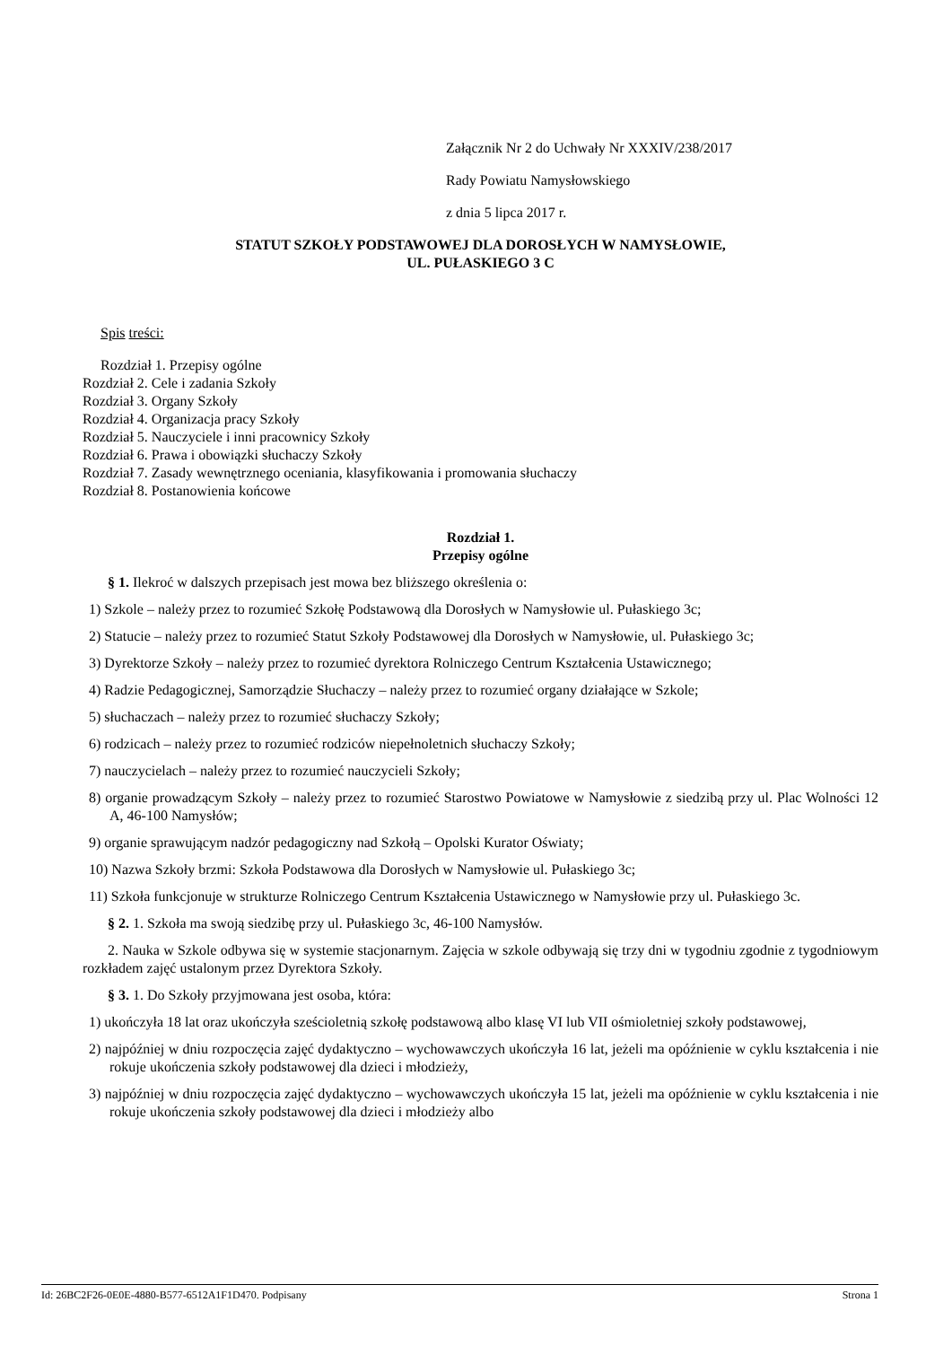Załącznik Nr 2 do Uchwały Nr XXXIV/238/2017
Rady Powiatu Namysłowskiego
z dnia 5 lipca 2017 r.
STATUT SZKOŁY PODSTAWOWEJ DLA DOROSŁYCH W NAMYSŁOWIE,
UL. PUŁASKIEGO 3 C
Spis treści:
Rozdział 1. Przepisy ogólne
Rozdział 2. Cele i zadania Szkoły
Rozdział 3. Organy Szkoły
Rozdział 4. Organizacja pracy Szkoły
Rozdział 5. Nauczyciele i inni pracownicy Szkoły
Rozdział 6. Prawa i obowiązki słuchaczy Szkoły
Rozdział 7. Zasady wewnętrznego oceniania, klasyfikowania i promowania słuchaczy
Rozdział 8. Postanowienia końcowe
Rozdział 1.
Przepisy ogólne
§ 1. Ilekroć w dalszych przepisach jest mowa bez bliższego określenia o:
1) Szkole – należy przez to rozumieć Szkołę Podstawową dla Dorosłych w Namysłowie ul. Pułaskiego 3c;
2) Statucie – należy przez to rozumieć Statut Szkoły Podstawowej dla Dorosłych w Namysłowie, ul. Pułaskiego 3c;
3) Dyrektorze Szkoły – należy przez to rozumieć dyrektora Rolniczego Centrum Kształcenia Ustawicznego;
4) Radzie Pedagogicznej, Samorządzie Słuchaczy – należy przez to rozumieć organy działające w Szkole;
5) słuchaczach – należy przez to rozumieć słuchaczy Szkoły;
6) rodzicach – należy przez to rozumieć rodziców niepełnoletnich słuchaczy Szkoły;
7) nauczycielach – należy przez to rozumieć nauczycieli Szkoły;
8) organie prowadzącym Szkoły – należy przez to rozumieć Starostwo Powiatowe w Namysłowie z siedzibą przy ul. Plac Wolności 12 A, 46-100 Namysłów;
9) organie sprawującym nadzór pedagogiczny nad Szkołą – Opolski Kurator Oświaty;
10) Nazwa Szkoły brzmi: Szkoła Podstawowa dla Dorosłych w Namysłowie ul. Pułaskiego 3c;
11) Szkoła funkcjonuje w strukturze Rolniczego Centrum Kształcenia Ustawicznego w Namysłowie przy ul. Pułaskiego 3c.
§ 2. 1. Szkoła ma swoją siedzibę przy ul. Pułaskiego 3c, 46-100 Namysłów.
2. Nauka w Szkole odbywa się w systemie stacjonarnym. Zajęcia w szkole odbywają się trzy dni w tygodniu zgodnie z tygodniowym rozkładem zajęć ustalonym przez Dyrektora Szkoły.
§ 3. 1. Do Szkoły przyjmowana jest osoba, która:
1) ukończyła 18 lat oraz ukończyła sześcioletnią szkołę podstawową albo klasę VI lub VII ośmioletniej szkoły podstawowej,
2) najpóźniej w dniu rozpoczęcia zajęć dydaktyczno – wychowawczych ukończyła 16 lat, jeżeli ma opóźnienie w cyklu kształcenia i nie rokuje ukończenia szkoły podstawowej dla dzieci i młodzieży,
3) najpóźniej w dniu rozpoczęcia zajęć dydaktyczno – wychowawczych ukończyła 15 lat, jeżeli ma opóźnienie w cyklu kształcenia i nie rokuje ukończenia szkoły podstawowej dla dzieci i młodzieży albo
Id: 26BC2F26-0E0E-4880-B577-6512A1F1D470. Podpisany Strona 1